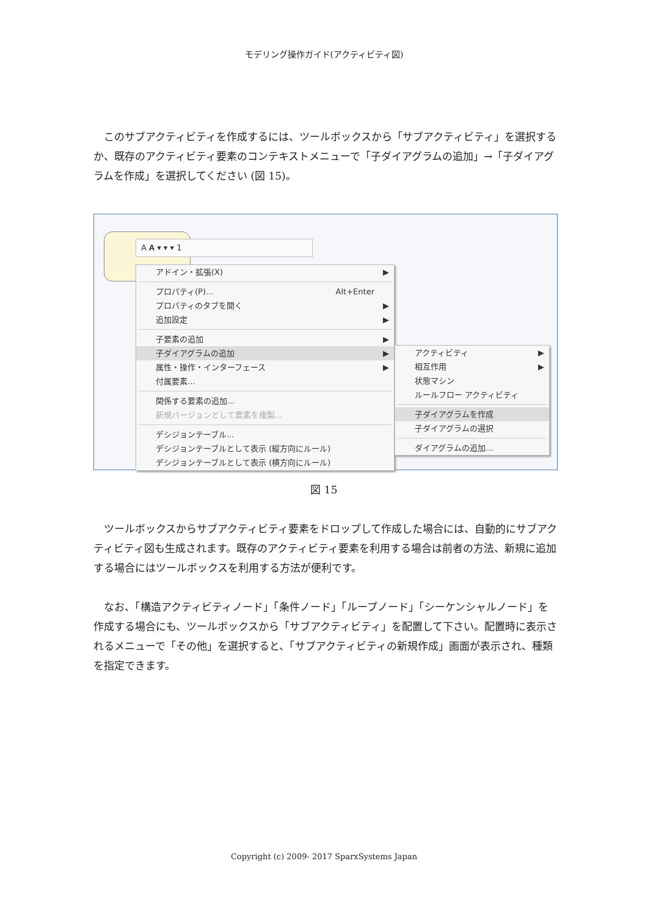モデリング操作ガイド(アクティビティ図)
　このサブアクティビティを作成するには、ツールボックスから「サブアクティビティ」を選択するか、既存のアクティビティ要素のコンテキストメニューで「子ダイアグラムの追加」→「子ダイアグラムを作成」を選択してください (図 15)。
A 𝐀 ▾ ▾ ▾ 1
アドイン・拡張(X) ▶
プロパティ(P)... Alt+Enter
プロパティのタブを開く ▶
追加設定 ▶
子要素の追加 ▶
子ダイアグラムの追加 ▶
属性・操作・インターフェース ▶
付属要素...
関係する要素の追加...
新規バージョンとして要素を複製...
デシジョンテーブル...
デシジョンテーブルとして表示 (縦方向にルール)
デシジョンテーブルとして表示 (横方向にルール)
アクティビティ ▶
相互作用 ▶
状態マシン
ルールフロー アクティビティ
子ダイアグラムを作成
子ダイアグラムの選択
ダイアグラムの追加...
図 15
　ツールボックスからサブアクティビティ要素をドロップして作成した場合には、自動的にサブアクティビティ図も生成されます。既存のアクティビティ要素を利用する場合は前者の方法、新規に追加する場合にはツールボックスを利用する方法が便利です。
　なお、「構造アクティビティノード」「条件ノード」「ループノード」「シーケンシャルノード」を作成する場合にも、ツールボックスから「サブアクティビティ」を配置して下さい。配置時に表示されるメニューで「その他」を選択すると、「サブアクティビティの新規作成」画面が表示され、種類を指定できます。
Copyright (c) 2009- 2017 SparxSystems Japan